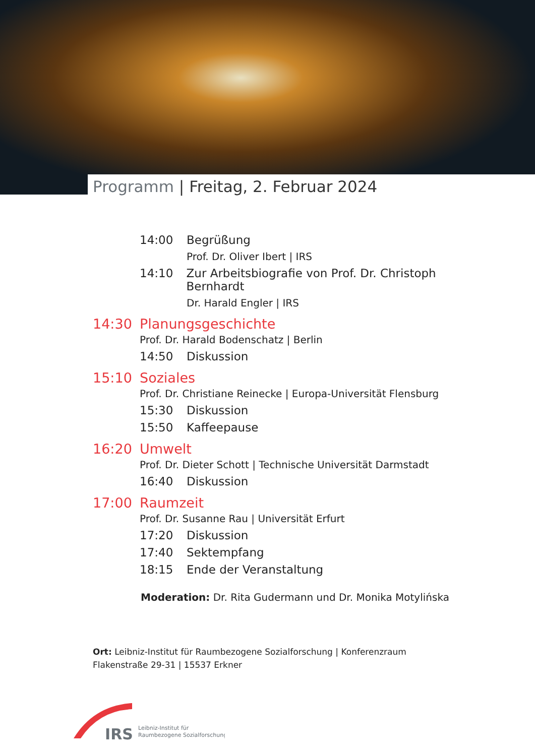Programm | Freitag, 2. Februar 2024
14:00 Begrüßung
Prof. Dr. Oliver Ibert | IRS
14:10 Zur Arbeitsbiografie von Prof. Dr. Christoph Bernhardt
Dr. Harald Engler | IRS
14:30 Planungsgeschichte
Prof. Dr. Harald Bodenschatz | Berlin
14:50 Diskussion
15:10 Soziales
Prof. Dr. Christiane Reinecke | Europa-Universität Flensburg
15:30 Diskussion
15:50 Kaffeepause
16:20 Umwelt
Prof. Dr. Dieter Schott | Technische Universität Darmstadt
16:40 Diskussion
17:00 Raumzeit
Prof. Dr. Susanne Rau | Universität Erfurt
17:20 Diskussion
17:40 Sektempfang
18:15 Ende der Veranstaltung
Moderation: Dr. Rita Gudermann und Dr. Monika Motylińska
Ort: Leibniz-Institut für Raumbezogene Sozialforschung | Konferenzraum
Flakenstraße 29-31 | 15537 Erkner
IRS
Leibniz-Institut für
Raumbezogene Sozialforschung